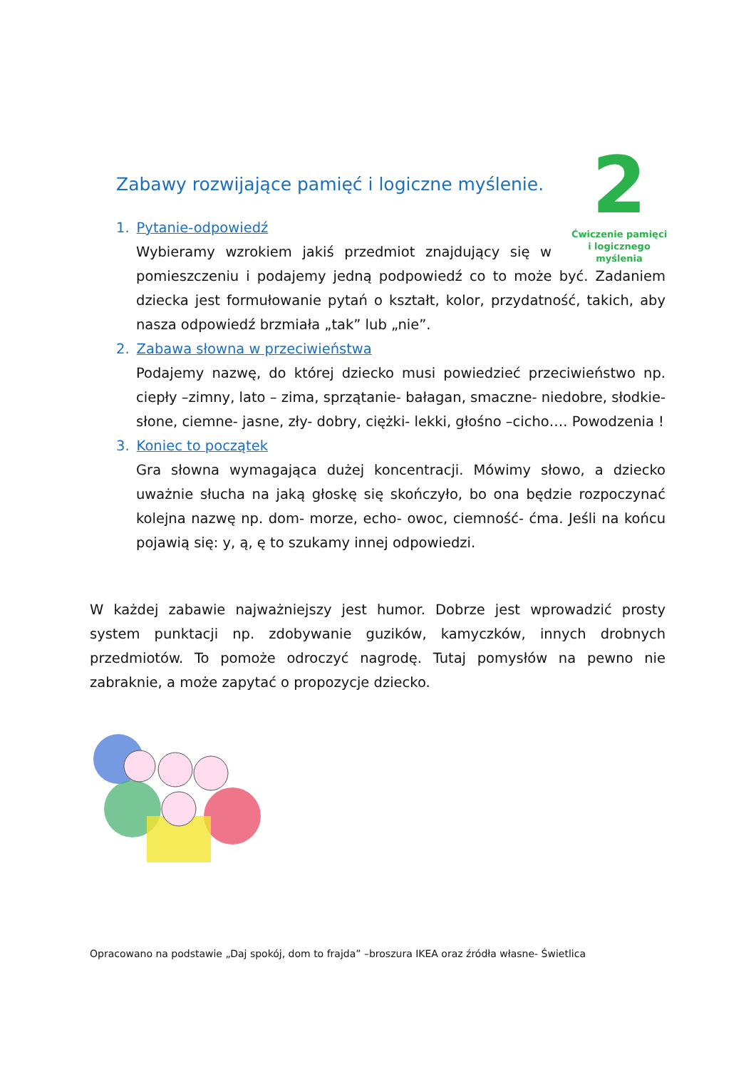2
Ćwiczenie pamięci
i logicznego myślenia
Zabawy rozwijające pamięć i logiczne myślenie.
1. Pytanie-odpowiedź
Wybieramy wzrokiem jakiś przedmiot znajdujący się w pomieszczeniu i podajemy jedną podpowiedź co to może być. Zadaniem dziecka jest formułowanie pytań o kształt, kolor, przydatność, takich, aby nasza odpowiedź brzmiała „tak” lub „nie”.
2. Zabawa słowna w przeciwieństwa
Podajemy nazwę, do której dziecko musi powiedzieć przeciwieństwo np. ciepły –zimny, lato – zima, sprzątanie- bałagan, smaczne- niedobre, słodkie-słone, ciemne- jasne, zły- dobry, ciężki- lekki, głośno –cicho…. Powodzenia !
3. Koniec to początek
Gra słowna wymagająca dużej koncentracji. Mówimy słowo, a dziecko uważnie słucha na jaką głoskę się skończyło, bo ona będzie rozpoczynać kolejna nazwę np. dom- morze, echo- owoc, ciemność- ćma. Jeśli na końcu pojawią się: y, ą, ę to szukamy innej odpowiedzi.
W każdej zabawie najważniejszy jest humor. Dobrze jest wprowadzić prosty system punktacji np. zdobywanie guzików, kamyczków, innych drobnych przedmiotów. To pomoże odroczyć nagrodę. Tutaj pomysłów na pewno nie zabraknie, a może zapytać o propozycje dziecko.
Opracowano na podstawie „Daj spokój, dom to frajda” –broszura IKEA oraz źródła własne- Świetlica